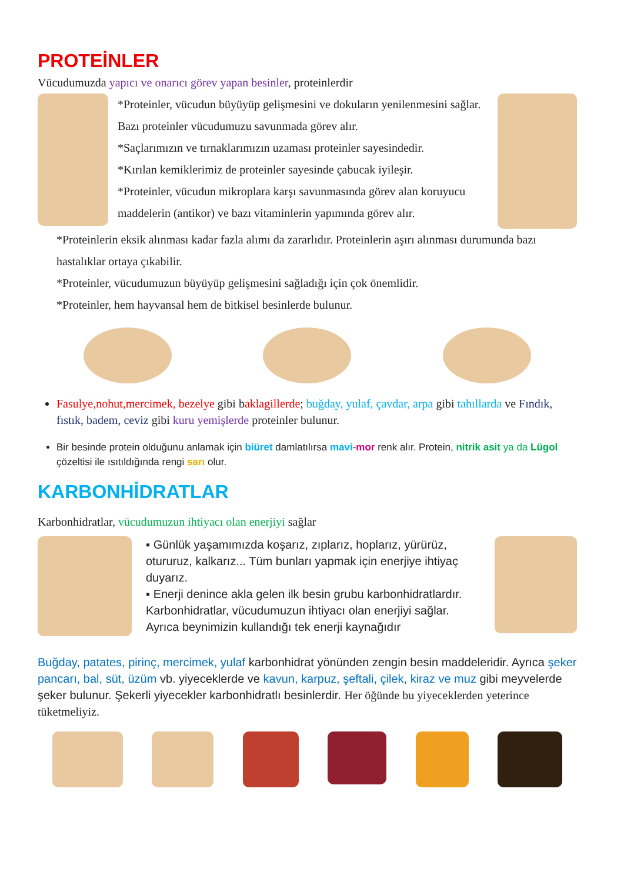PROTEİNLER
Vücudumuzda yapıcı ve onarıcı görev yapan besinler, proteinlerdir
*Proteinler, vücudun büyüyüp gelişmesini ve dokuların yenilenmesini sağlar. Bazı proteinler vücudumuzu savunmada görev alır.
*Saçlarımızın ve tırnaklarımızın uzaması proteinler sayesindedir.
*Kırılan kemiklerimiz de proteinler sayesinde çabucak iyileşir.
*Proteinler, vücudun mikroplara karşı savunmasında görev alan koruyucu maddelerin (antikor) ve bazı vitaminlerin yapımında görev alır.
*Proteinlerin eksik alınması kadar fazla alımı da zararlıdır. Proteinlerin aşırı alınması durumunda bazı hastalıklar ortaya çıkabilir.
*Proteinler, vücudumuzun büyüyüp gelişmesini sağladığı için çok önemlidir.
*Proteinler, hem hayvansal hem de bitkisel besinlerde bulunur.
Fasulye,nohut,mercimek, bezelye gibi baklagillerde; buğday, yulaf, çavdar, arpa gibi tahıllarda ve Fındık, fıstık, badem, ceviz gibi kuru yemişlerde proteinler bulunur.
Bir besinde protein olduğunu anlamak için biüret damlatılırsa mavi-mor renk alır. Protein, nitrik asit ya da Lügol çözeltisi ile ısıtıldığında rengi sarı olur.
KARBONHİDRATLAR
Karbonhidratlar, vücudumuzun ihtiyacı olan enerjiyi sağlar
▪ Günlük yaşamımızda koşarız, zıplarız, hoplarız, yürürüz, otururuz, kalkarız... Tüm bunları yapmak için enerjiye ihtiyaç duyarız.
▪ Enerji denince akla gelen ilk besin grubu karbonhidratlardır. Karbonhidratlar, vücudumuzun ihtiyacı olan enerjiyi sağlar. Ayrıca beynimizin kullandığı tek enerji kaynağıdır
Buğday, patates, pirinç, mercimek, yulaf karbonhidrat yönünden zengin besin maddeleridir. Ayrıca şeker pancarı, bal, süt, üzüm vb. yiyeceklerde ve kavun, karpuz, şeftali, çilek, kiraz ve muz gibi meyvelerde şeker bulunur. Şekerli yiyecekler karbonhidratlı besinlerdir. Her öğünde bu yiyeceklerden yeterince tüketmeliyiz.